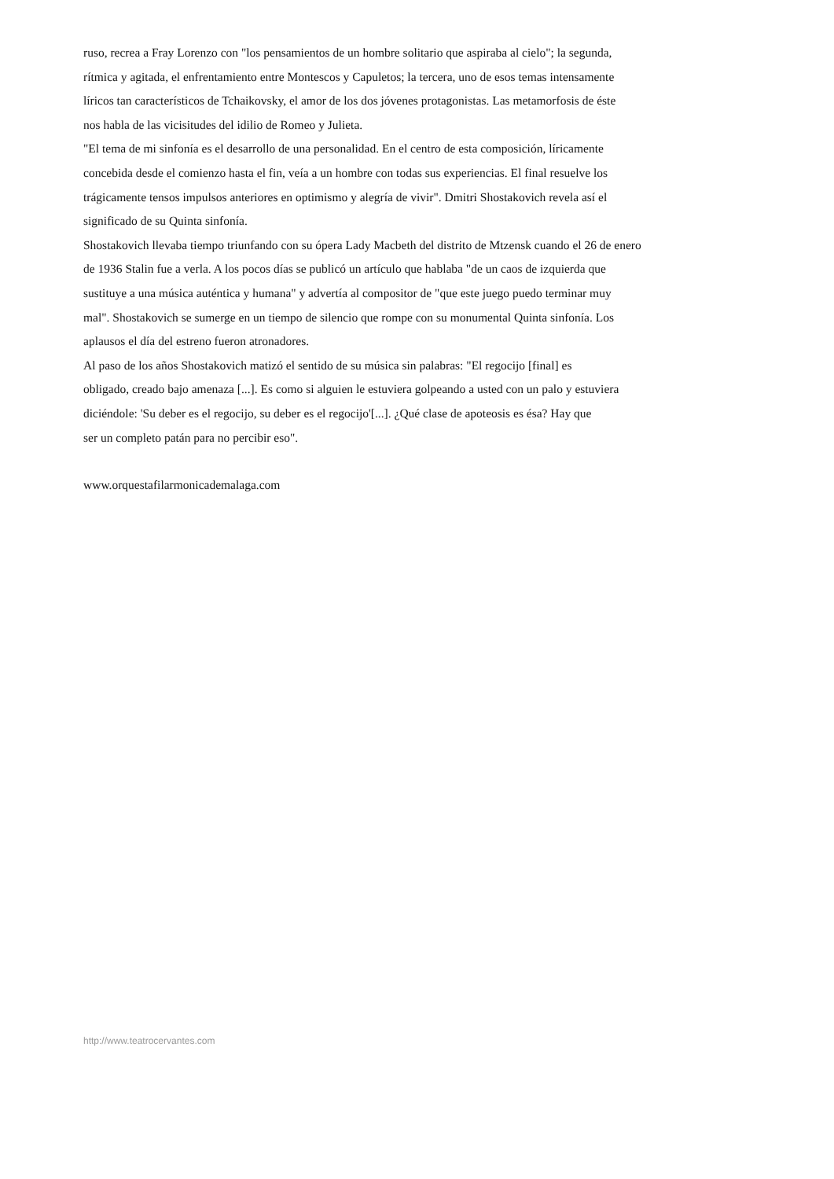ruso, recrea a Fray Lorenzo con "los pensamientos de un hombre solitario que aspiraba al cielo"; la segunda,
rítmica y agitada, el enfrentamiento entre Montescos y Capuletos; la tercera, uno de esos temas intensamente
líricos tan característicos de Tchaikovsky, el amor de los dos jóvenes protagonistas. Las metamorfosis de éste
nos habla de las vicisitudes del idilio de Romeo y Julieta.
"El tema de mi sinfonía es el desarrollo de una personalidad. En el centro de esta composición, líricamente
concebida desde el comienzo hasta el fin, veía a un hombre con todas sus experiencias. El final resuelve los
trágicamente tensos impulsos anteriores en optimismo y alegría de vivir". Dmitri Shostakovich revela así el
significado de su Quinta sinfonía.
Shostakovich llevaba tiempo triunfando con su ópera Lady Macbeth del distrito de Mtzensk cuando el 26 de enero
de 1936 Stalin fue a verla. A los pocos días se publicó un artículo que hablaba "de un caos de izquierda que
sustituye a una música auténtica y humana" y advertía al compositor de "que este juego puedo terminar muy
mal". Shostakovich se sumerge en un tiempo de silencio que rompe con su monumental Quinta sinfonía. Los
aplausos el día del estreno fueron atronadores.
Al paso de los años Shostakovich matizó el sentido de su música sin palabras: "El regocijo [final] es
obligado, creado bajo amenaza [...]. Es como si alguien le estuviera golpeando a usted con un palo y estuviera
diciéndole: 'Su deber es el regocijo, su deber es el regocijo'[...]. ¿Qué clase de apoteosis es ésa? Hay que
ser un completo patán para no percibir eso".
www.orquestafilarmonicademalaga.com
http://www.teatrocervantes.com